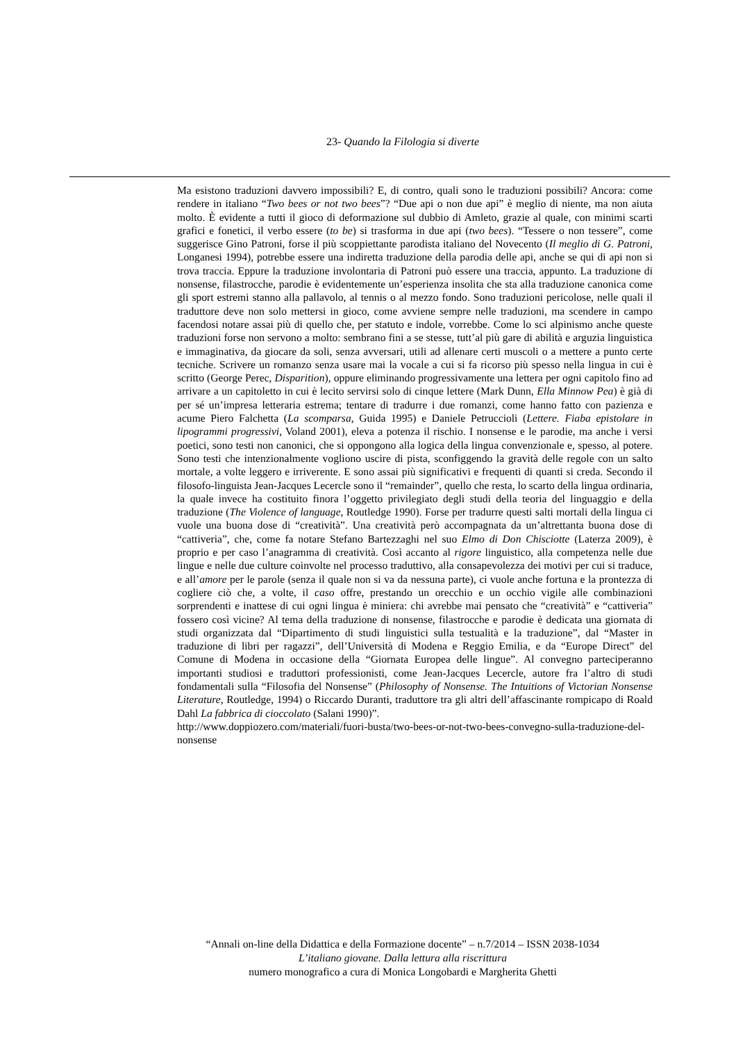23- Quando la Filologia si diverte
Ma esistono traduzioni davvero impossibili? E, di contro, quali sono le traduzioni possibili? Ancora: come rendere in italiano “Two bees or not two bees”? “Due api o non due api” è meglio di niente, ma non aiuta molto. È evidente a tutti il gioco di deformazione sul dubbio di Amleto, grazie al quale, con minimi scarti grafici e fonetici, il verbo essere (to be) si trasforma in due api (two bees). “Tessere o non tessere”, come suggerisce Gino Patroni, forse il più scoppiettante parodista italiano del Novecento (Il meglio di G. Patroni, Longanesi 1994), potrebbe essere una indiretta traduzione della parodia delle api, anche se qui di api non si trova traccia. Eppure la traduzione involontaria di Patroni può essere una traccia, appunto. La traduzione di nonsense, filastrocche, parodie è evidentemente un’esperienza insolita che sta alla traduzione canonica come gli sport estremi stanno alla pallavolo, al tennis o al mezzo fondo. Sono traduzioni pericolose, nelle quali il traduttore deve non solo mettersi in gioco, come avviene sempre nelle traduzioni, ma scendere in campo facendosi notare assai più di quello che, per statuto e indole, vorrebbe. Come lo sci alpinismo anche queste traduzioni forse non servono a molto: sembrano fini a se stesse, tutt’al più gare di abilità e arguzia linguistica e immaginativa, da giocare da soli, senza avversari, utili ad allenare certi muscoli o a mettere a punto certe tecniche. Scrivere un romanzo senza usare mai la vocale a cui si fa ricorso più spesso nella lingua in cui è scritto (George Perec, Disparition), oppure eliminando progressivamente una lettera per ogni capitolo fino ad arrivare a un capitoletto in cui è lecito servirsi solo di cinque lettere (Mark Dunn, Ella Minnow Pea) è già di per sé un’impresa letteraria estrema; tentare di tradurre i due romanzi, come hanno fatto con pazienza e acume Piero Falchetta (La scomparsa, Guida 1995) e Daniele Petruccioli (Lettere. Fiaba epistolare in lipogrammi progressivi, Voland 2001), eleva a potenza il rischio. I nonsense e le parodie, ma anche i versi poetici, sono testi non canonici, che si oppongono alla logica della lingua convenzionale e, spesso, al potere. Sono testi che intenzionalmente vogliono uscire di pista, sconfiggendo la gravità delle regole con un salto mortale, a volte leggero e irriverente. E sono assai più significativi e frequenti di quanti si creda. Secondo il filosofo-linguista Jean-Jacques Lecercle sono il “remainder”, quello che resta, lo scarto della lingua ordinaria, la quale invece ha costituito finora l’oggetto privilegiato degli studi della teoria del linguaggio e della traduzione (The Violence of language, Routledge 1990). Forse per tradurre questi salti mortali della lingua ci vuole una buona dose di “creatività”. Una creatività però accompagnata da un’altrettanta buona dose di “cattiveria”, che, come fa notare Stefano Bartezzaghi nel suo Elmo di Don Chisciotte (Laterza 2009), è proprio e per caso l’anagramma di creatività. Così accanto al rigore linguistico, alla competenza nelle due lingue e nelle due culture coinvolte nel processo traduttivo, alla consapevolezza dei motivi per cui si traduce, e all’amore per le parole (senza il quale non si va da nessuna parte), ci vuole anche fortuna e la prontezza di cogliere ciò che, a volte, il caso offre, prestando un orecchio e un occhio vigile alle combinazioni sorprendenti e inattese di cui ogni lingua è miniera: chi avrebbe mai pensato che “creatività” e “cattiveria” fossero così vicine? Al tema della traduzione di nonsense, filastrocche e parodie è dedicata una giornata di studi organizzata dal “Dipartimento di studi linguistici sulla testualità e la traduzione”, dal “Master in traduzione di libri per ragazzi”, dell’Università di Modena e Reggio Emilia, e da “Europe Direct” del Comune di Modena in occasione della “Giornata Europea delle lingue”. Al convegno parteciperanno importanti studiosi e traduttori professionisti, come Jean-Jacques Lecercle, autore fra l’altro di studi fondamentali sulla “Filosofia del Nonsense” (Philosophy of Nonsense. The Intuitions of Victorian Nonsense Literature, Routledge, 1994) o Riccardo Duranti, traduttore tra gli altri dell’affascinante rompicapo di Roald Dahl La fabbrica di cioccolato (Salani 1990)”.
http://www.doppiozero.com/materiali/fuori-busta/two-bees-or-not-two-bees-convegno-sulla-traduzione-del-nonsense
“Annali on-line della Didattica e della Formazione docente” – n.7/2014 – ISSN 2038-1034
L’italiano giovane. Dalla lettura alla riscrittura
numero monografico a cura di Monica Longobardi e Margherita Ghetti